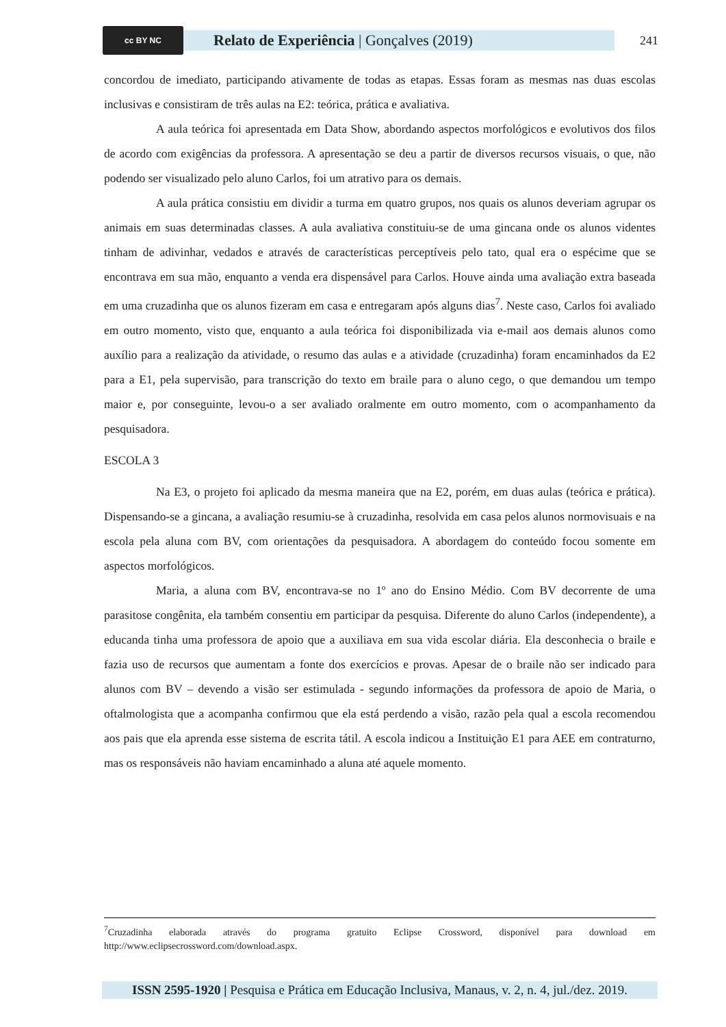cc BY NC
Relato de Experiência | Gonçalves (2019)
241
concordou de imediato, participando ativamente de todas as etapas. Essas foram as mesmas nas duas escolas inclusivas e consistiram de três aulas na E2: teórica, prática e avaliativa.
A aula teórica foi apresentada em Data Show, abordando aspectos morfológicos e evolutivos dos filos de acordo com exigências da professora. A apresentação se deu a partir de diversos recursos visuais, o que, não podendo ser visualizado pelo aluno Carlos, foi um atrativo para os demais.
A aula prática consistiu em dividir a turma em quatro grupos, nos quais os alunos deveriam agrupar os animais em suas determinadas classes. A aula avaliativa constituiu-se de uma gincana onde os alunos videntes tinham de adivinhar, vedados e através de características perceptíveis pelo tato, qual era o espécime que se encontrava em sua mão, enquanto a venda era dispensável para Carlos. Houve ainda uma avaliação extra baseada em uma cruzadinha que os alunos fizeram em casa e entregaram após alguns dias<sup>7</sup>. Neste caso, Carlos foi avaliado em outro momento, visto que, enquanto a aula teórica foi disponibilizada via e-mail aos demais alunos como auxílio para a realização da atividade, o resumo das aulas e a atividade (cruzadinha) foram encaminhados da E2 para a E1, pela supervisão, para transcrição do texto em braile para o aluno cego, o que demandou um tempo maior e, por conseguinte, levou-o a ser avaliado oralmente em outro momento, com o acompanhamento da pesquisadora.
ESCOLA 3
Na E3, o projeto foi aplicado da mesma maneira que na E2, porém, em duas aulas (teórica e prática). Dispensando-se a gincana, a avaliação resumiu-se à cruzadinha, resolvida em casa pelos alunos normovisuais e na escola pela aluna com BV, com orientações da pesquisadora. A abordagem do conteúdo focou somente em aspectos morfológicos.
Maria, a aluna com BV, encontrava-se no 1º ano do Ensino Médio. Com BV decorrente de uma parasitose congênita, ela também consentiu em participar da pesquisa. Diferente do aluno Carlos (independente), a educanda tinha uma professora de apoio que a auxiliava em sua vida escolar diária. Ela desconhecia o braile e fazia uso de recursos que aumentam a fonte dos exercícios e provas. Apesar de o braile não ser indicado para alunos com BV – devendo a visão ser estimulada - segundo informações da professora de apoio de Maria, o oftalmologista que a acompanha confirmou que ela está perdendo a visão, razão pela qual a escola recomendou aos pais que ela aprenda esse sistema de escrita tátil. A escola indicou a Instituição E1 para AEE em contraturno, mas os responsáveis não haviam encaminhado a aluna até aquele momento.
<sup>7</sup> Cruzadinha elaborada através do programa gratuito Eclipse Crossword, disponível para download em http://www.eclipsecrossword.com/download.aspx.
ISSN 2595-1920 | Pesquisa e Prática em Educação Inclusiva, Manaus, v. 2, n. 4, jul./dez. 2019.